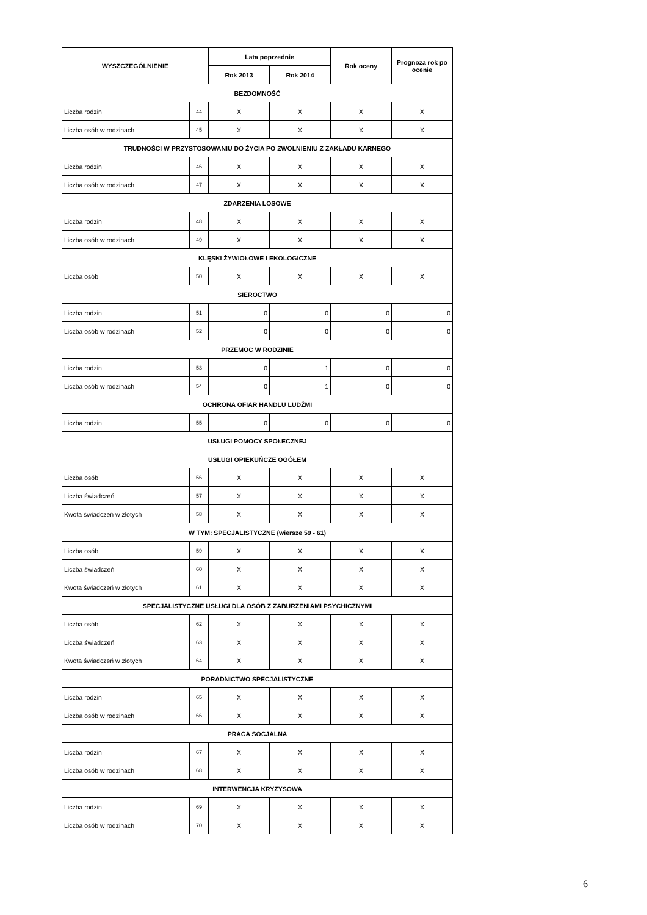| WYSZCZEGÓLNIENIE | | Lata poprzednie | | Rok oceny | Prognoza rok po ocenie |
| --- | --- | --- | --- | --- | --- |
| | | Rok 2013 | Rok 2014 | | |
| BEZDOMNOŚĆ | | | | | |
| Liczba rodzin | 44 | X | X | X | X |
| Liczba osób w rodzinach | 45 | X | X | X | X |
| TRUDNOŚCI W PRZYSTOSOWANIU DO ŻYCIA PO ZWOLNIENIU Z ZAKŁADU KARNEGO | | | | | |
| Liczba rodzin | 46 | X | X | X | X |
| Liczba osób w rodzinach | 47 | X | X | X | X |
| ZDARZENIA LOSOWE | | | | | |
| Liczba rodzin | 48 | X | X | X | X |
| Liczba osób w rodzinach | 49 | X | X | X | X |
| KLĘSKI ŻYWIOŁOWE I EKOLOGICZNE | | | | | |
| Liczba osób | 50 | X | X | X | X |
| SIEROCTWO | | | | | |
| Liczba rodzin | 51 | 0 | 0 | 0 | 0 |
| Liczba osób w rodzinach | 52 | 0 | 0 | 0 | 0 |
| PRZEMOC W RODZINIE | | | | | |
| Liczba rodzin | 53 | 0 | 1 | 0 | 0 |
| Liczba osób w rodzinach | 54 | 0 | 1 | 0 | 0 |
| OCHRONA OFIAR HANDLU LUDŹMI | | | | | |
| Liczba rodzin | 55 | 0 | 0 | 0 | 0 |
| USŁUGI POMOCY SPOŁECZNEJ | | | | | |
| USŁUGI OPIEKUŃCZE OGÓŁEM | | | | | |
| Liczba osób | 56 | X | X | X | X |
| Liczba świadczeń | 57 | X | X | X | X |
| Kwota świadczeń w złotych | 58 | X | X | X | X |
| W TYM: SPECJALISTYCZNE (wiersze 59 - 61) | | | | | |
| Liczba osób | 59 | X | X | X | X |
| Liczba świadczeń | 60 | X | X | X | X |
| Kwota świadczeń w złotych | 61 | X | X | X | X |
| SPECJALISTYCZNE USŁUGI DLA OSÓB Z ZABURZENIAMI PSYCHICZNYMI | | | | | |
| Liczba osób | 62 | X | X | X | X |
| Liczba świadczeń | 63 | X | X | X | X |
| Kwota świadczeń w złotych | 64 | X | X | X | X |
| PORADNICTWO SPECJALISTYCZNE | | | | | |
| Liczba rodzin | 65 | X | X | X | X |
| Liczba osób w rodzinach | 66 | X | X | X | X |
| PRACA SOCJALNA | | | | | |
| Liczba rodzin | 67 | X | X | X | X |
| Liczba osób w rodzinach | 68 | X | X | X | X |
| INTERWENCJA KRYZYSOWA | | | | | |
| Liczba rodzin | 69 | X | X | X | X |
| Liczba osób w rodzinach | 70 | X | X | X | X |
6